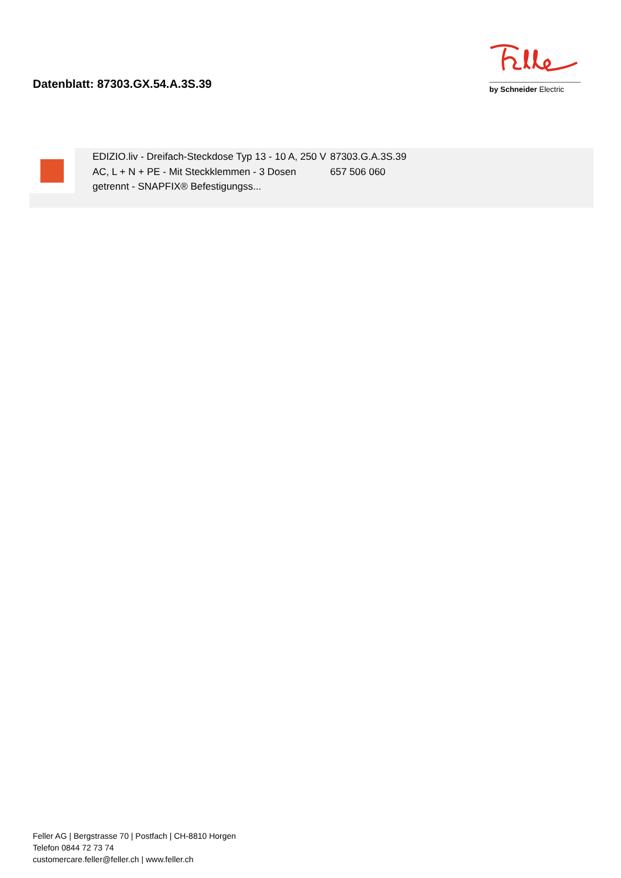Datenblatt: 87303.GX.54.A.3S.39
by Schneider Electric
EDIZIO.liv - Dreifach-Steckdose Typ 13 - 10 A, 250 V AC, L + N + PE - Mit Steckklemmen - 3 Dosen getrennt - SNAPFIX® Befestigungss...
87303.G.A.3S.39
657 506 060
Feller AG | Bergstrasse 70 | Postfach | CH-8810 Horgen
Telefon 0844 72 73 74
customercare.feller@feller.ch | www.feller.ch